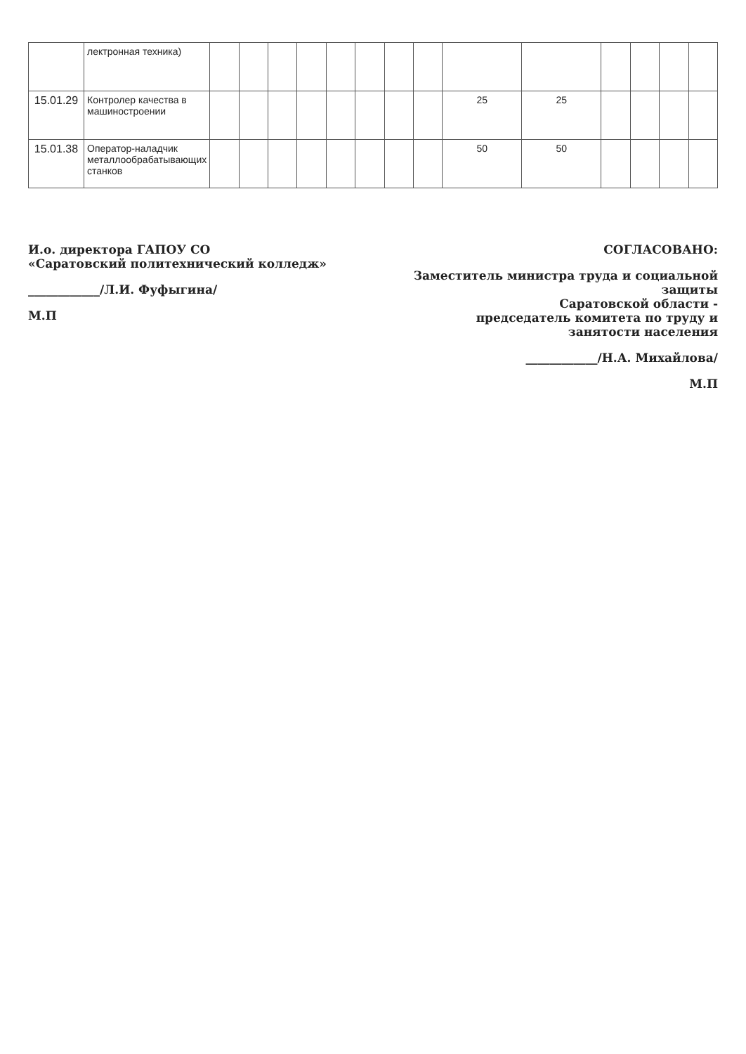| | лектронная техника) | | | | | | | | | | | | | | |
| 15.01.29 | Контролер качества в машиностроении | | | | | | | | | 25 | 25 | | | | |
| 15.01.38 | Оператор-наладчик металлообрабатывающих станков | | | | | | | | | 50 | 50 | | | | |
И.о. директора ГАПОУ СО
«Саратовский политехнический колледж»
____________/Л.И. Фуфыгина/
М.П
СОГЛАСОВАНО:
Заместитель министра труда и социальной защиты
Саратовской области -
председатель комитета по труду и занятости населения
____________/Н.А. Михайлова/
М.П